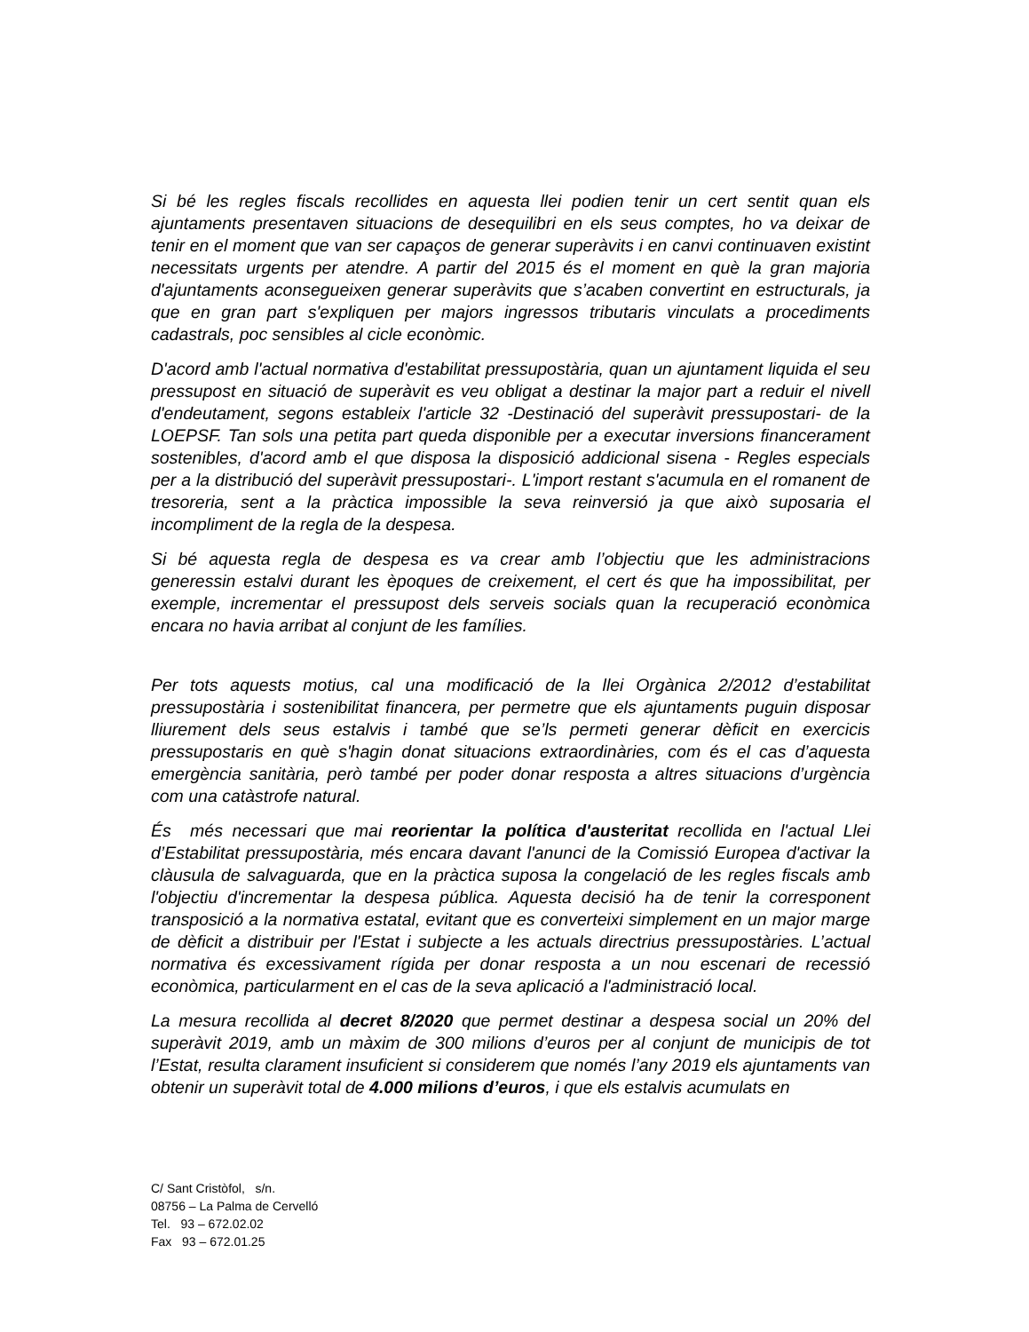Si bé les regles fiscals recollides en aquesta llei podien tenir un cert sentit quan els ajuntaments presentaven situacions de desequilibri en els seus comptes, ho va deixar de tenir en el moment que van ser capaços de generar superàvits i en canvi continuaven existint necessitats urgents per atendre. A partir del 2015 és el moment en què la gran majoria d'ajuntaments aconsegueixen generar superàvits que s’acaben convertint en estructurals, ja que en gran part s'expliquen per majors ingressos tributaris vinculats a procediments cadastrals, poc sensibles al cicle econòmic.
D'acord amb l'actual normativa d'estabilitat pressupostària, quan un ajuntament liquida el seu pressupost en situació de superàvit es veu obligat a destinar la major part a reduir el nivell d'endeutament, segons estableix l'article 32 -Destinació del superàvit pressupostari- de la LOEPSF. Tan sols una petita part queda disponible per a executar inversions financerament sostenibles, d'acord amb el que disposa la disposició addicional sisena - Regles especials per a la distribució del superàvit pressupostari-. L'import restant s'acumula en el romanent de tresoreria, sent a la pràctica impossible la seva reinversió ja que això suposaria el incompliment de la regla de la despesa.
Si bé aquesta regla de despesa es va crear amb l’objectiu que les administracions generessin estalvi durant les èpoques de creixement, el cert és que ha impossibilitat, per exemple, incrementar el pressupost dels serveis socials quan la recuperació econòmica encara no havia arribat al conjunt de les famílies.
Per tots aquests motius, cal una modificació de la llei Orgànica 2/2012 d’estabilitat pressupostària i sostenibilitat financera, per permetre que els ajuntaments puguin disposar lliurement dels seus estalvis i també que se’ls permeti generar dèficit en exercicis pressupostaris en què s'hagin donat situacions extraordinàries, com és el cas d’aquesta emergència sanitària, però també per poder donar resposta a altres situacions d’urgència com una catàstrofe natural.
És més necessari que mai reorientar la política d'austeritat recollida en l'actual Llei d’Estabilitat pressupostària, més encara davant l'anunci de la Comissió Europea d'activar la clàusula de salvaguarda, que en la pràctica suposa la congelació de les regles fiscals amb l'objectiu d'incrementar la despesa pública. Aquesta decisió ha de tenir la corresponent transposició a la normativa estatal, evitant que es converteixi simplement en un major marge de dèficit a distribuir per l'Estat i subjecte a les actuals directrius pressupostàries. L’actual normativa és excessivament rígida per donar resposta a un nou escenari de recessió econòmica, particularment en el cas de la seva aplicació a l'administració local.
La mesura recollida al decret 8/2020 que permet destinar a despesa social un 20% del superàvit 2019, amb un màxim de 300 milions d’euros per al conjunt de municipis de tot l’Estat, resulta clarament insuficient si considerem que només l’any 2019 els ajuntaments van obtenir un superàvit total de 4.000 milions d’euros, i que els estalvis acumulats en
C/ Sant Cristòfol, s/n.
08756 – La Palma de Cervelló
Tel. 93 – 672.02.02
Fax 93 – 672.01.25